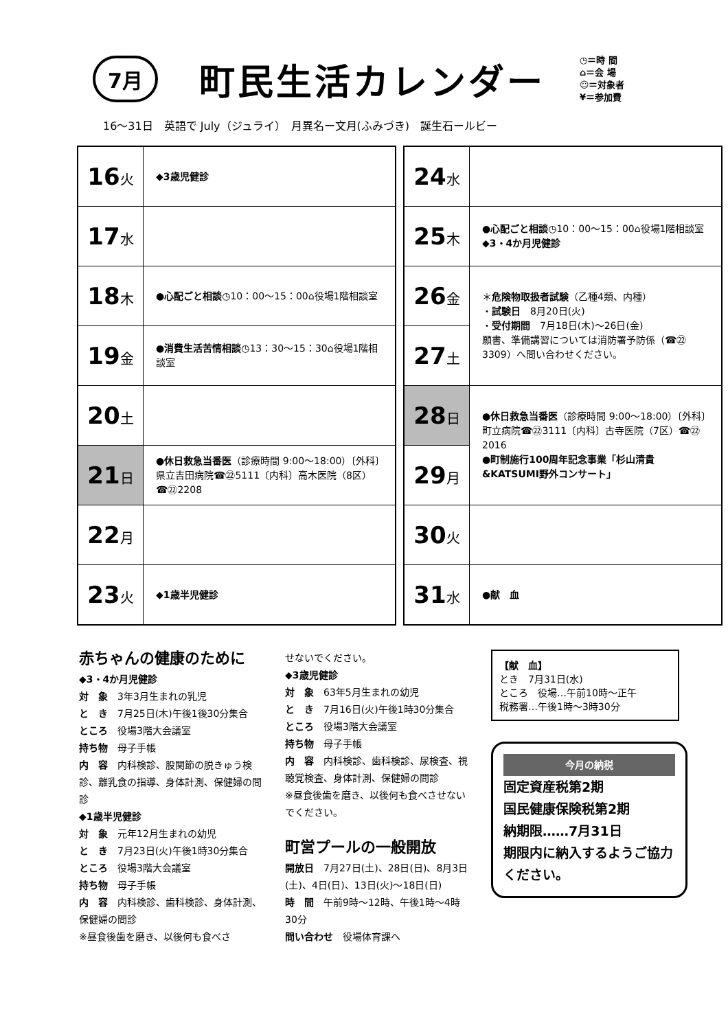7月 町民生活カレンダー
◷＝時 間
⌂＝会 場
☺＝対象者
¥＝参加費
16〜31日　英語で July（ジュライ）　月異名ー文月(ふみづき)　誕生石ールビー
| 16 火 | ◆3歳児健診 |
| 17 水 | |
| 18 木 | ●心配ごと相談 ◷10：00〜15：00⌂役場1階相談室 |
| 19 金 | ●消費生活苦情相談 ◷13：30〜15：30⌂役場1階相談室 |
| 20 土 | |
| 21 日 | ●休日救急当番医 （診療時間 9:00〜18:00）〔外科〕県立吉田病院☎㉒5111〔内科〕高木医院（8区）☎㉒2208 |
| 22 月 | |
| 23 火 | ◆1歳半児健診 |
| 24 水 | |
| 25 木 | ●心配ごと相談 ◷10：00〜15：00⌂役場1階相談室 ◆3・4か月児健診 |
| 26 金 | ＊ 危険物取扱者試験 （乙種4類、内種） ・ 試験日 8月20日(火) ・ 受付期間 7月18日(木)〜26日(金) 願書、準備講習については消防署予防係（☎㉒3309）へ問い合わせください。 |
| 27 土 | |
| 28 日 | ●休日救急当番医 （診療時間 9:00〜18:00）〔外科〕町立病院☎㉒3111〔内科〕古寺医院（7区）☎㉒2016 ●町制施行100周年記念事業「杉山清貴&KATSUMI野外コンサート」 |
| 29 月 | |
| 30 火 | |
| 31 水 | ●献 血 |
赤ちゃんの健康のために
◆3・4か月児健診
対　象　3年3月生まれの乳児
と　き　7月25日(木)午後1後30分集合
ところ　役場3階大会議室
持ち物　母子手帳
内　容　内科検診、股関節の脱きゅう検診、離乳食の指導、身体計測、保健婦の問診
◆1歳半児健診
対　象　元年12月生まれの幼児
と　き　7月23日(火)午後1時30分集合
ところ　役場3階大会議室
持ち物　母子手帳
内　容　内科検診、歯科検診、身体計測、保健婦の問診
※昼食後歯を磨き、以後何も食べさ
せないでください。
◆3歳児健診
対　象　63年5月生まれの幼児
と　き　7月16日(火)午後1時30分集合
ところ　役場3階大会議室
持ち物　母子手帳
内　容　内科検診、歯科検診、尿検査、視聴覚検査、身体計測、保健婦の問診
※昼食後歯を磨き、以後何も食べさせないでください。
町営プールの一般開放
開放日　7月27日(土)、28日(日)、8月3日(土)、4日(日)、13日(火)〜18日(日)
時　間　午前9時〜12時、午後1時〜4時30分
問い合わせ　役場体育課へ
【献　血】
とき　7月31日(水)
ところ　役場…午前10時〜正午
税務署…午後1時〜3時30分
今月の納税
固定資産税第2期
国民健康保険税第2期
納期限……7月31日
期限内に納入するようご協力ください。